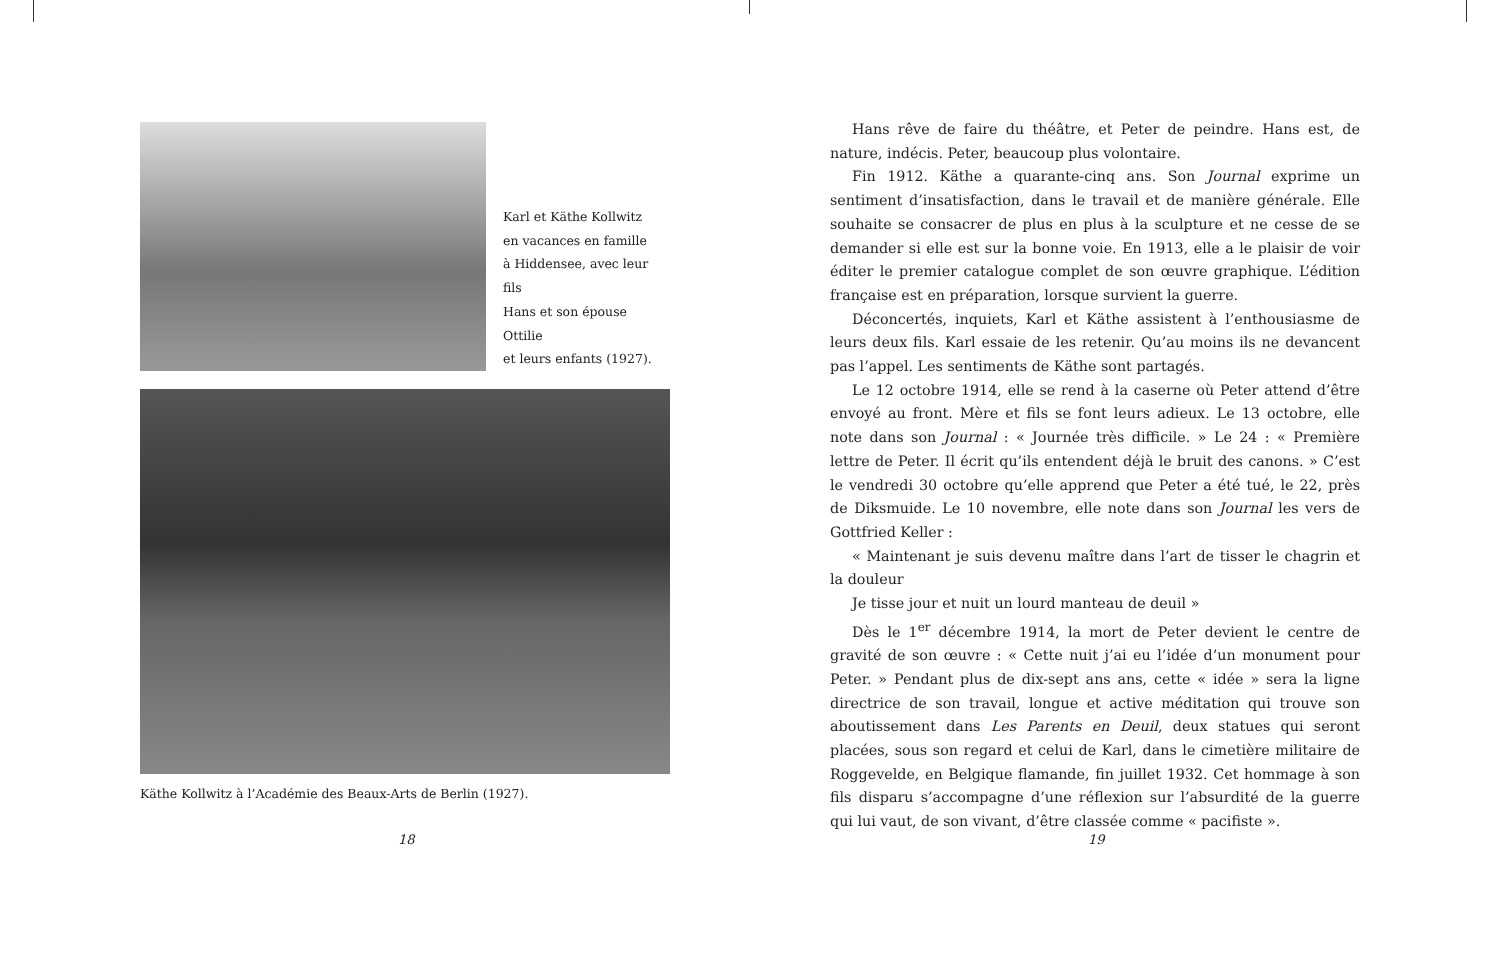Karl et Käthe Kollwitz
en vacances en famille
à Hiddensee, avec leur fils
Hans et son épouse Ottilie
et leurs enfants (1927).
Käthe Kollwitz à l’Académie des Beaux-Arts de Berlin (1927).
Hans rêve de faire du théâtre, et Peter de peindre. Hans est, de nature, indécis. Peter, beaucoup plus volontaire.
Fin 1912. Käthe a quarante-cinq ans. Son Journal exprime un sentiment d’insatisfaction, dans le travail et de manière générale. Elle souhaite se consacrer de plus en plus à la sculpture et ne cesse de se demander si elle est sur la bonne voie. En 1913, elle a le plaisir de voir éditer le premier catalogue complet de son œuvre graphique. L’édition française est en préparation, lorsque survient la guerre.
Déconcertés, inquiets, Karl et Käthe assistent à l’enthousiasme de leurs deux fils. Karl essaie de les retenir. Qu’au moins ils ne devancent pas l’appel. Les sentiments de Käthe sont partagés.
Le 12 octobre 1914, elle se rend à la caserne où Peter attend d’être envoyé au front. Mère et fils se font leurs adieux. Le 13 octobre, elle note dans son Journal : « Journée très difficile. » Le 24 : « Première lettre de Peter. Il écrit qu’ils entendent déjà le bruit des canons. » C’est le vendredi 30 octobre qu’elle apprend que Peter a été tué, le 22, près de Diksmuide. Le 10 novembre, elle note dans son Journal les vers de Gottfried Keller :
« Maintenant je suis devenu maître dans l’art de tisser le chagrin et la douleur
Je tisse jour et nuit un lourd manteau de deuil »
Dès le 1<sup>er</sup> décembre 1914, la mort de Peter devient le centre de gravité de son œuvre : « Cette nuit j’ai eu l’idée d’un monument pour Peter. » Pendant plus de dix-sept ans ans, cette « idée » sera la ligne directrice de son travail, longue et active méditation qui trouve son aboutissement dans Les Parents en Deuil, deux statues qui seront placées, sous son regard et celui de Karl, dans le cimetière militaire de Roggevelde, en Belgique flamande, fin juillet 1932. Cet hommage à son fils disparu s’accompagne d’une réflexion sur l’absurdité de la guerre qui lui vaut, de son vivant, d’être classée comme « pacifiste ».
18 19